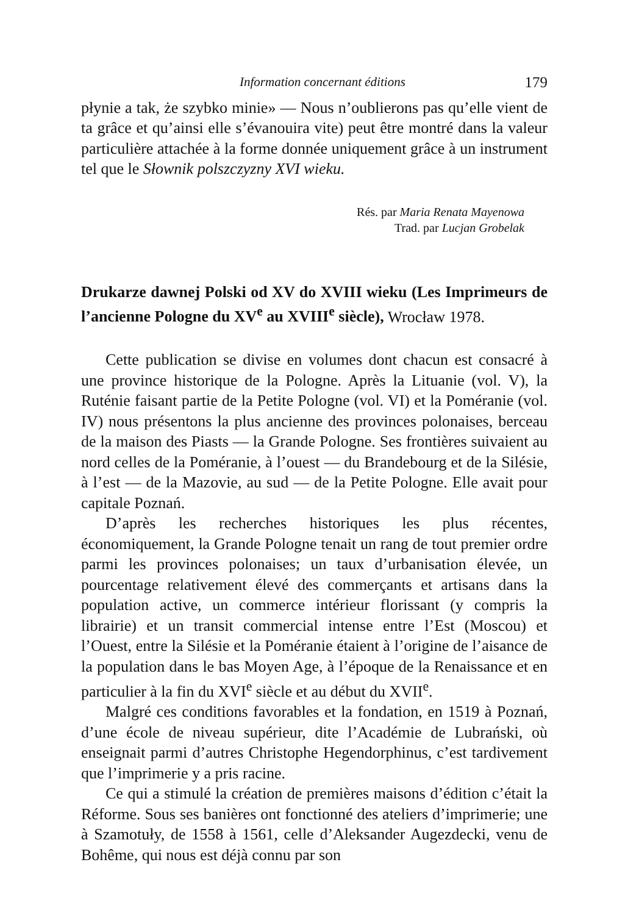Information concernant éditions 179
płynie a tak, że szybko minie» — Nous n’oublierons pas qu’elle vient de ta grâce et qu’ainsi elle s’évanouira vite) peut être montré dans la valeur particulière attachée à la forme donnée uniquement grâce à un instrument tel que le Słownik polszczyzny XVI wieku.
Rés. par Maria Renata Mayenowa
Trad. par Lucjan Grobelak
Drukarze dawnej Polski od XV do XVIII wieku (Les Imprimeurs de l’ancienne Pologne du XV<sup>e</sup> au XVIII<sup>e</sup> siècle), Wrocław 1978.
Cette publication se divise en volumes dont chacun est consacré à une province historique de la Pologne. Après la Lituanie (vol. V), la Ruténie faisant partie de la Petite Pologne (vol. VI) et la Poméranie (vol. IV) nous présentons la plus ancienne des provinces polonaises, berceau de la maison des Piasts — la Grande Pologne. Ses frontières suivaient au nord celles de la Poméranie, à l’ouest — du Brandebourg et de la Silésie, à l’est — de la Mazovie, au sud — de la Petite Pologne. Elle avait pour capitale Poznań.
D’après les recherches historiques les plus récentes, économiquement, la Grande Pologne tenait un rang de tout premier ordre parmi les provinces polonaises; un taux d’urbanisation élevée, un pourcentage relativement élevé des commerçants et artisans dans la population active, un commerce intérieur florissant (y compris la librairie) et un transit commercial intense entre l’Est (Moscou) et l’Ouest, entre la Silésie et la Poméranie étaient à l’origine de l’aisance de la population dans le bas Moyen Age, à l’époque de la Renaissance et en particulier à la fin du XVI<sup>e</sup> siècle et au début du XVII<sup>e</sup>.
Malgré ces conditions favorables et la fondation, en 1519 à Poznań, d’une école de niveau supérieur, dite l’Académie de Lubrański, où enseignait parmi d’autres Christophe Hegendorphinus, c’est tardivement que l’imprimerie y a pris racine.
Ce qui a stimulé la création de premières maisons d’édition c’était la Réforme. Sous ses banières ont fonctionné des ateliers d’imprimerie; une à Szamotuły, de 1558 à 1561, celle d’Aleksander Augezdecki, venu de Bohême, qui nous est déjà connu par son